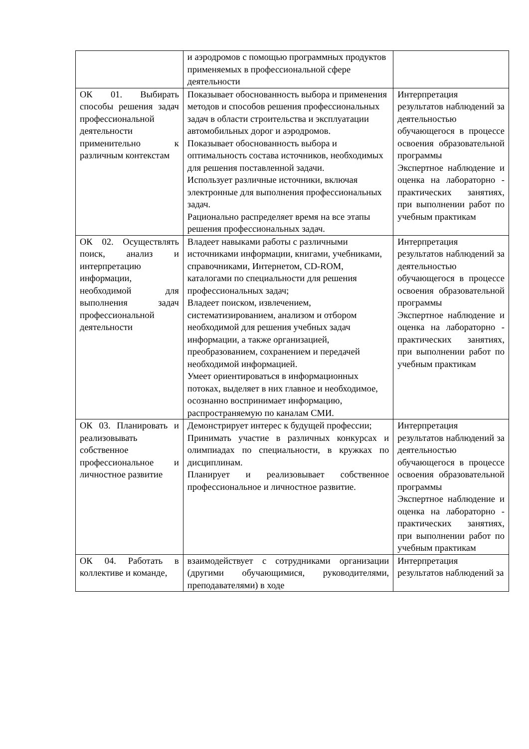| | и аэродромов с помощью программных продуктов применяемых в профессиональной сфере деятельности | |
| ОК 01. Выбирать способы решения задач профессиональной деятельности применительно к различным контекстам | Показывает обоснованность выбора и применения методов и способов решения профессиональных задач в области строительства и эксплуатации автомобильных дорог и аэродромов. Показывает обоснованность выбора и оптимальность состава источников, необходимых для решения поставленной задачи. Использует различные источники, включая электронные для выполнения профессиональных задач. Рационально распределяет время на все этапы решения профессиональных задач. | Интерпретация результатов наблюдений за деятельностью обучающегося в процессе освоения образовательной программы Экспертное наблюдение и оценка на лабораторно - практических занятиях, при выполнении работ по учебным практикам |
| ОК 02. Осуществлять поиск, анализ и интерпретацию информации, необходимой для выполнения задач профессиональной деятельности | Владеет навыками работы с различными источниками информации, книгами, учебниками, справочниками, Интернетом, CD-ROM, каталогами по специальности для решения профессиональных задач; Владеет поиском, извлечением, систематизированием, анализом и отбором необходимой для решения учебных задач информации, а также организацией, преобразованием, сохранением и передачей необходимой информацией. Умеет ориентироваться в информационных потоках, выделяет в них главное и необходимое, осознанно воспринимает информацию, распространяемую по каналам СМИ. | Интерпретация результатов наблюдений за деятельностью обучающегося в процессе освоения образовательной программы Экспертное наблюдение и оценка на лабораторно - практических занятиях, при выполнении работ по учебным практикам |
| ОК 03. Планировать и реализовывать собственное профессиональное и личностное развитие | Демонстрирует интерес к будущей профессии; Принимать участие в различных конкурсах и олимпиадах по специальности, в кружках по дисциплинам. Планирует и реализовывает собственное профессиональное и личностное развитие. | Интерпретация результатов наблюдений за деятельностью обучающегося в процессе освоения образовательной программы Экспертное наблюдение и оценка на лабораторно - практических занятиях, при выполнении работ по учебным практикам |
| ОК 04. Работать в коллективе и команде, | взаимодействует с сотрудниками организации (другими обучающимися, руководителями, преподавателями) в ходе | Интерпретация результатов наблюдений за |